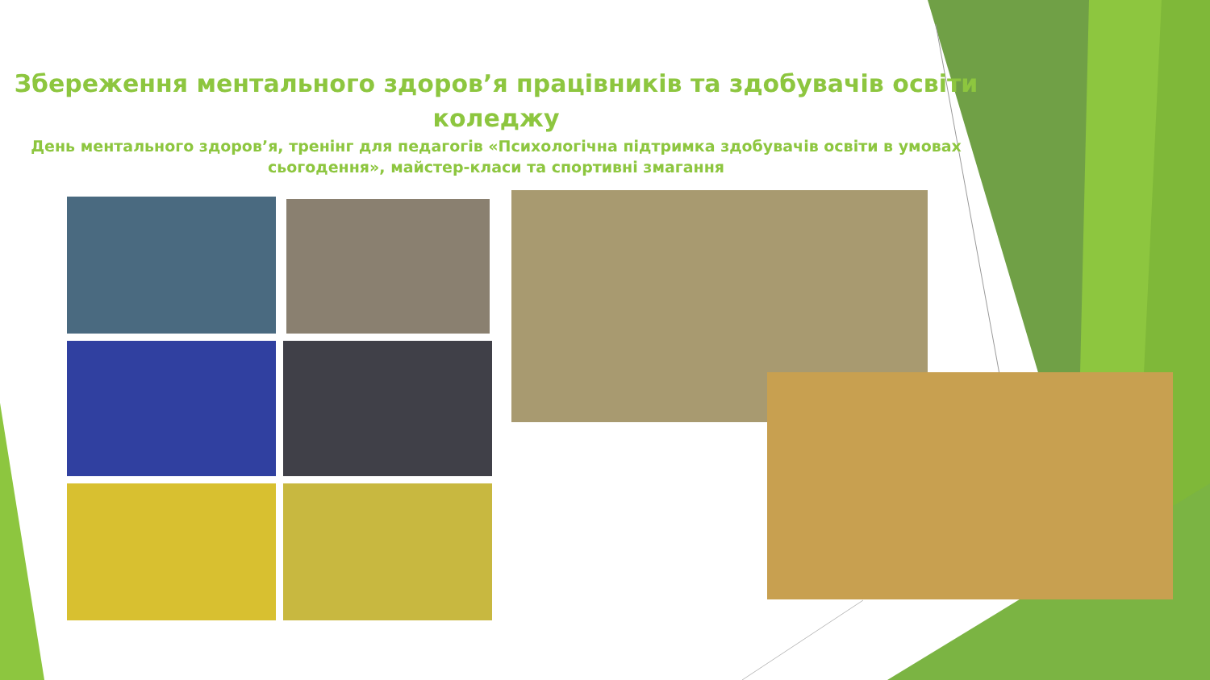Збереження ментального здоров’я працівників та здобувачів освіти коледжу
День ментального здоров’я, тренінг для педагогів «Психологічна підтримка здобувачів освіти в умовах сьогодення», майстер-класи та спортивні змагання